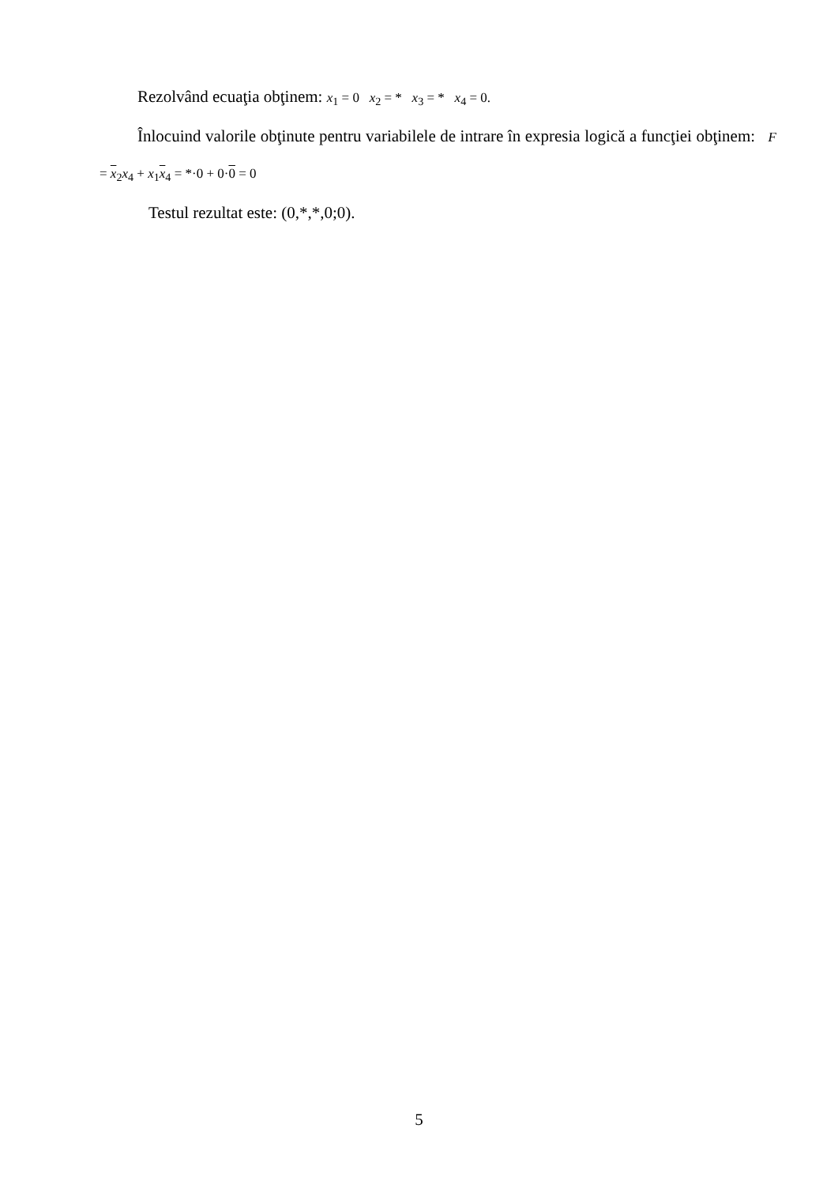Rezolvând ecuaţia obţinem: x<sub>1</sub> = 0 x<sub>2</sub> = * x<sub>3</sub> = * x<sub>4</sub> = 0.
Înlocuind valorile obţinute pentru variabilele de intrare în expresia logică a funcţiei obţinem: F = x<sub>2</sub>x<sub>4</sub> + x<sub>1</sub>x<sub>4</sub> = *·0 + 0·0 = 0
Testul rezultat este: (0,*,*,0;0).
5